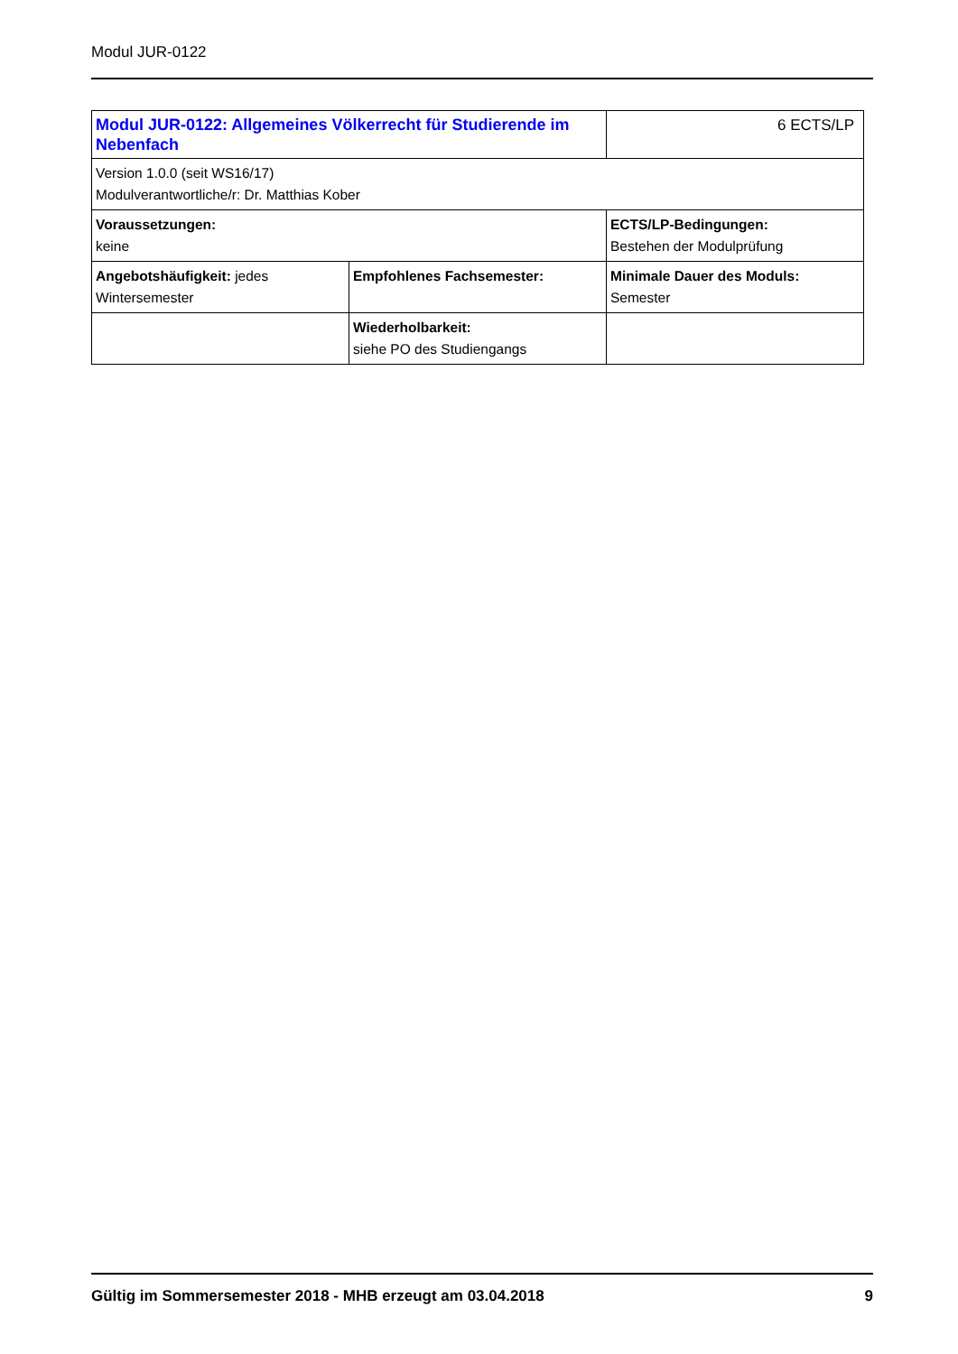Modul JUR-0122
| Modul JUR-0122: Allgemeines Völkerrecht für Studierende im Nebenfach | | 6 ECTS/LP |
| Version 1.0.0 (seit WS16/17) Modulverantwortliche/r: Dr. Matthias Kober | | |
| Voraussetzungen: keine | | ECTS/LP-Bedingungen: Bestehen der Modulprüfung |
| Angebotshäufigkeit: jedes Wintersemester | Empfohlenes Fachsemester: | Minimale Dauer des Moduls: Semester |
| | Wiederholbarkeit: siehe PO des Studiengangs | |
Gültig im Sommersemester 2018 - MHB erzeugt am 03.04.2018 9